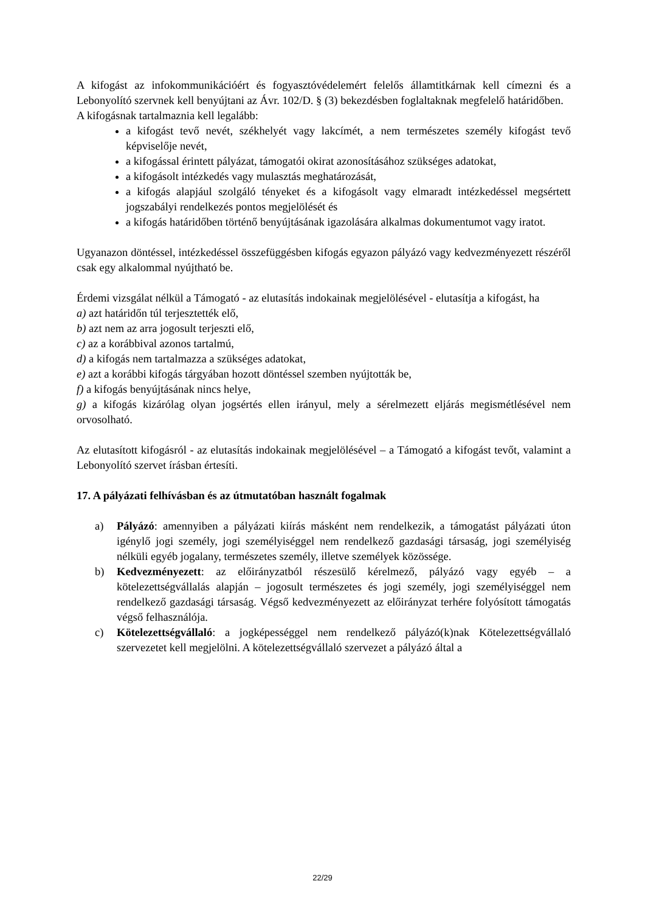A kifogást az infokommunikációért és fogyasztóvédelemért felelős államtitkárnak kell címezni és a Lebonyolító szervnek kell benyújtani az Ávr. 102/D. § (3) bekezdésben foglaltaknak megfelelő határidőben.
A kifogásnak tartalmaznia kell legalább:
a kifogást tevő nevét, székhelyét vagy lakcímét, a nem természetes személy kifogást tevő képviselője nevét,
a kifogással érintett pályázat, támogatói okirat azonosításához szükséges adatokat,
a kifogásolt intézkedés vagy mulasztás meghatározását,
a kifogás alapjául szolgáló tényeket és a kifogásolt vagy elmaradt intézkedéssel megsértett jogszabályi rendelkezés pontos megjelölését és
a kifogás határidőben történő benyújtásának igazolására alkalmas dokumentumot vagy iratot.
Ugyanazon döntéssel, intézkedéssel összefüggésben kifogás egyazon pályázó vagy kedvezményezett részéről csak egy alkalommal nyújtható be.
Érdemi vizsgálat nélkül a Támogató - az elutasítás indokainak megjelölésével - elutasítja a kifogást, ha
a) azt határidőn túl terjesztették elő,
b) azt nem az arra jogosult terjeszti elő,
c) az a korábbival azonos tartalmú,
d) a kifogás nem tartalmazza a szükséges adatokat,
e) azt a korábbi kifogás tárgyában hozott döntéssel szemben nyújtották be,
f) a kifogás benyújtásának nincs helye,
g) a kifogás kizárólag olyan jogsértés ellen irányul, mely a sérelmezett eljárás megismétlésével nem orvosolható.
Az elutasított kifogásról - az elutasítás indokainak megjelölésével – a Támogató a kifogást tevőt, valamint a Lebonyolító szervet írásban értesíti.
17. A pályázati felhívásban és az útmutatóban használt fogalmak
a) Pályázó: amennyiben a pályázati kiírás másként nem rendelkezik, a támogatást pályázati úton igénylő jogi személy, jogi személyiséggel nem rendelkező gazdasági társaság, jogi személyiség nélküli egyéb jogalany, természetes személy, illetve személyek közössége.
b) Kedvezményezett: az előirányzatból részesülő kérelmező, pályázó vagy egyéb – a kötelezettségvállalás alapján – jogosult természetes és jogi személy, jogi személyiséggel nem rendelkező gazdasági társaság. Végső kedvezményezett az előirányzat terhére folyósított támogatás végső felhasználója.
c) Kötelezettségvállaló: a jogképességgel nem rendelkező pályázó(k)nak Kötelezettségvállaló szervezetet kell megjelölni. A kötelezettségvállaló szervezet a pályázó által a
22/29